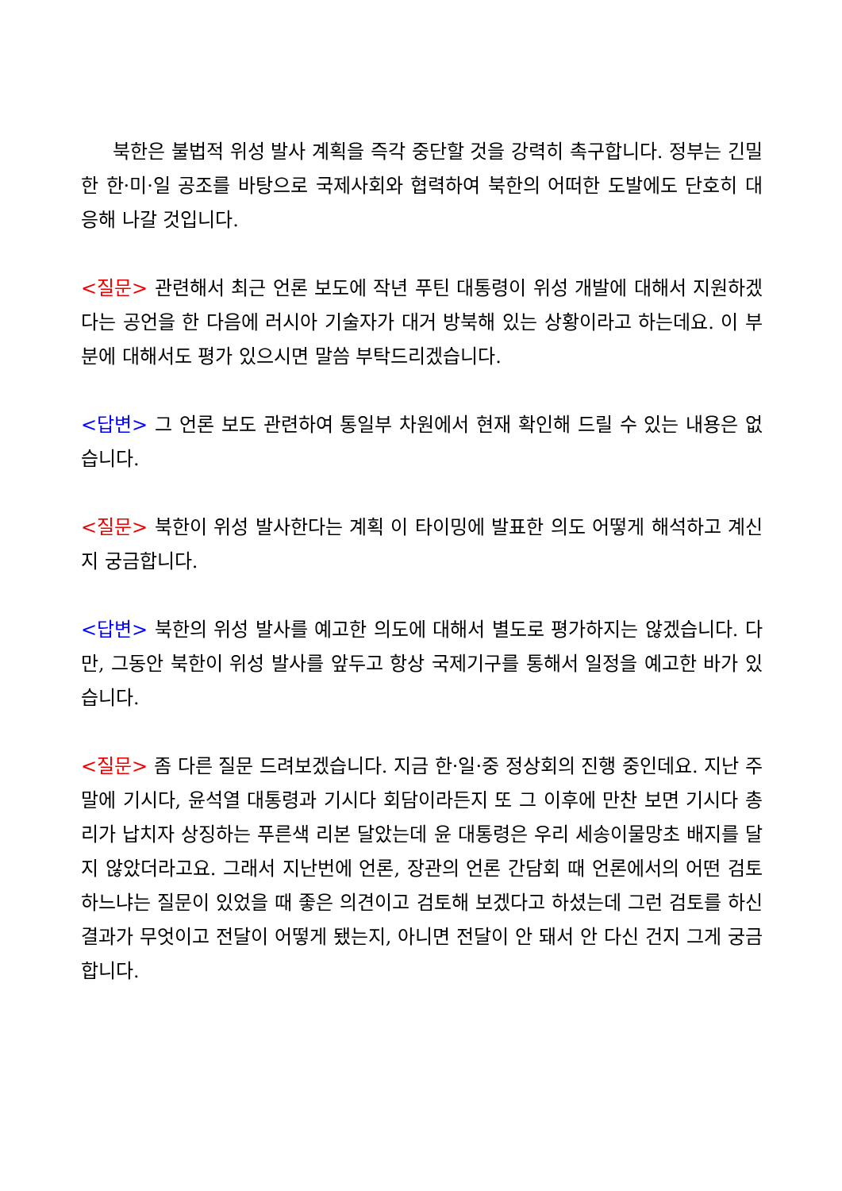북한은 불법적 위성 발사 계획을 즉각 중단할 것을 강력히 촉구합니다. 정부는 긴밀한 한·미·일 공조를 바탕으로 국제사회와 협력하여 북한의 어떠한 도발에도 단호히 대응해 나갈 것입니다.
<질문> 관련해서 최근 언론 보도에 작년 푸틴 대통령이 위성 개발에 대해서 지원하겠다는 공언을 한 다음에 러시아 기술자가 대거 방북해 있는 상황이라고 하는데요. 이 부분에 대해서도 평가 있으시면 말씀 부탁드리겠습니다.
<답변> 그 언론 보도 관련하여 통일부 차원에서 현재 확인해 드릴 수 있는 내용은 없습니다.
<질문> 북한이 위성 발사한다는 계획 이 타이밍에 발표한 의도 어떻게 해석하고 계신지 궁금합니다.
<답변> 북한의 위성 발사를 예고한 의도에 대해서 별도로 평가하지는 않겠습니다. 다만, 그동안 북한이 위성 발사를 앞두고 항상 국제기구를 통해서 일정을 예고한 바가 있습니다.
<질문> 좀 다른 질문 드려보겠습니다. 지금 한·일·중 정상회의 진행 중인데요. 지난 주말에 기시다, 윤석열 대통령과 기시다 회담이라든지 또 그 이후에 만찬 보면 기시다 총리가 납치자 상징하는 푸른색 리본 달았는데 윤 대통령은 우리 세송이물망초 배지를 달지 않았더라고요. 그래서 지난번에 언론, 장관의 언론 간담회 때 언론에서의 어떤 검토하느냐는 질문이 있었을 때 좋은 의견이고 검토해 보겠다고 하셨는데 그런 검토를 하신 결과가 무엇이고 전달이 어떻게 됐는지, 아니면 전달이 안 돼서 안 다신 건지 그게 궁금합니다.